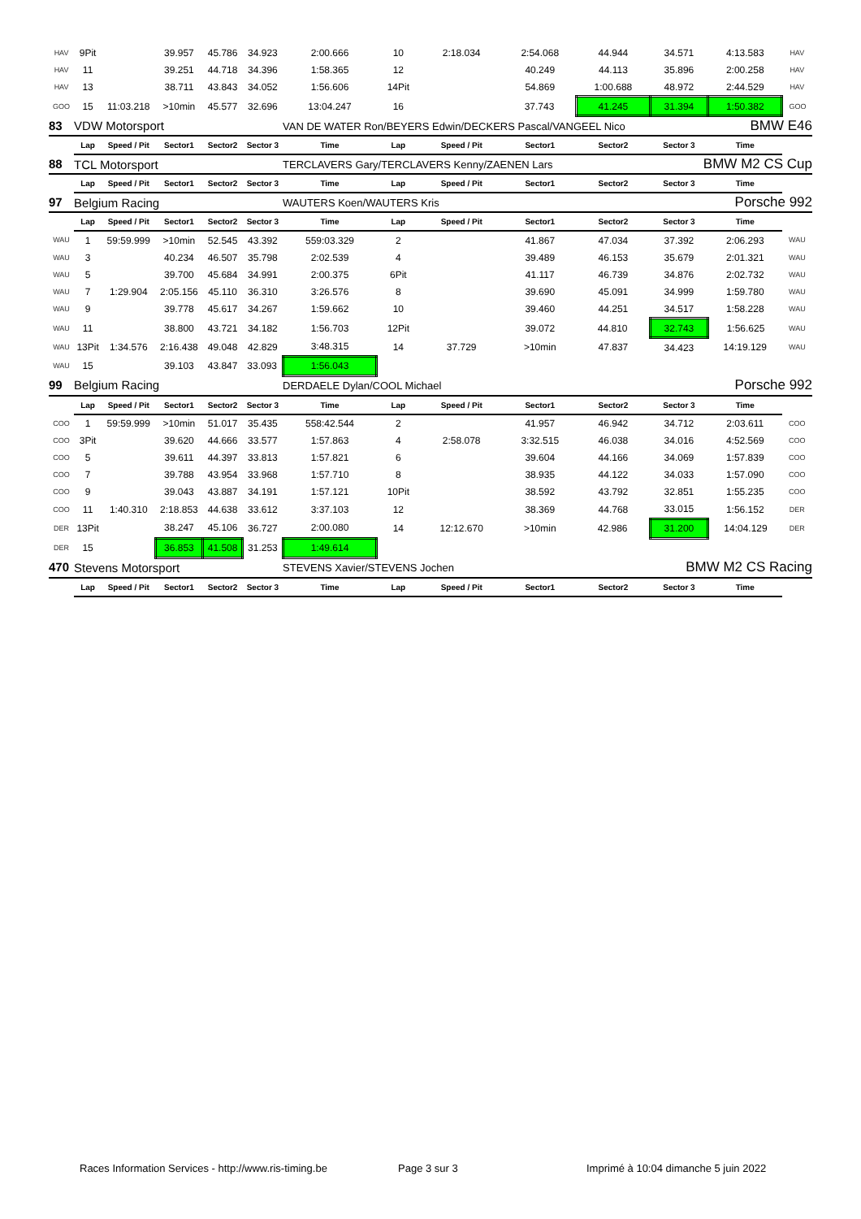| HAV | 9Pit | | 39.957 | 45.786 | 34.923 | 2:00.666 | 10 | 2:18.034 | 2:54.068 | 44.944 | 34.571 | 4:13.583 | HAV |
| HAV | 11 | | 39.251 | 44.718 | 34.396 | 1:58.365 | 12 | | 40.249 | 44.113 | 35.896 | 2:00.258 | HAV |
| HAV | 13 | | 38.711 | 43.843 | 34.052 | 1:56.606 | 14Pit | | 54.869 | 1:00.688 | 48.972 | 2:44.529 | HAV |
| GOO | 15 | 11:03.218 | >10min | 45.577 | 32.696 | 13:04.247 | 16 | | 37.743 | 41.245 | 31.394 | 1:50.382 | GOO |
| 83 | VDW Motorsport | | | | | VAN DE WATER Ron/BEYERS Edwin/DECKERS Pascal/VANGEEL Nico | | | | | | BMW E46 | |
| | Lap | Speed / Pit | Sector1 | Sector2 | Sector 3 | Time | Lap | Speed / Pit | Sector1 | Sector2 | Sector 3 | Time | |
| 88 | TCL Motorsport | | | | | TERCLAVERS Gary/TERCLAVERS Kenny/ZAENEN Lars | | | | | BMW M2 CS Cup | | |
| | Lap | Speed / Pit | Sector1 | Sector2 | Sector 3 | Time | Lap | Speed / Pit | Sector1 | Sector2 | Sector 3 | Time | |
| 97 | Belgium Racing | | | | | WAUTERS Koen/WAUTERS Kris | | | | | Porsche 992 | | |
| | Lap | Speed / Pit | Sector1 | Sector2 | Sector 3 | Time | Lap | Speed / Pit | Sector1 | Sector2 | Sector 3 | Time | |
| WAU | 1 | 59:59.999 | >10min | 52.545 | 43.392 | 559:03.329 | 2 | | 41.867 | 47.034 | 37.392 | 2:06.293 | WAU |
| WAU | 3 | | 40.234 | 46.507 | 35.798 | 2:02.539 | 4 | | 39.489 | 46.153 | 35.679 | 2:01.321 | WAU |
| WAU | 5 | | 39.700 | 45.684 | 34.991 | 2:00.375 | 6Pit | | 41.117 | 46.739 | 34.876 | 2:02.732 | WAU |
| WAU | 7 | 1:29.904 | 2:05.156 | 45.110 | 36.310 | 3:26.576 | 8 | | 39.690 | 45.091 | 34.999 | 1:59.780 | WAU |
| WAU | 9 | | 39.778 | 45.617 | 34.267 | 1:59.662 | 10 | | 39.460 | 44.251 | 34.517 | 1:58.228 | WAU |
| WAU | 11 | | 38.800 | 43.721 | 34.182 | 1:56.703 | 12Pit | | 39.072 | 44.810 | 32.743 | 1:56.625 | WAU |
| WAU | 13Pit | 1:34.576 | 2:16.438 | 49.048 | 42.829 | 3:48.315 | 14 | 37.729 | >10min | 47.837 | 34.423 | 14:19.129 | WAU |
| WAU | 15 | | 39.103 | 43.847 | 33.093 | 1:56.043 | | | | | | | |
| 99 | Belgium Racing | | | | | DERDAELE Dylan/COOL Michael | | | | | Porsche 992 | | |
| | Lap | Speed / Pit | Sector1 | Sector2 | Sector 3 | Time | Lap | Speed / Pit | Sector1 | Sector2 | Sector 3 | Time | |
| COO | 1 | 59:59.999 | >10min | 51.017 | 35.435 | 558:42.544 | 2 | | 41.957 | 46.942 | 34.712 | 2:03.611 | COO |
| COO | 3Pit | | 39.620 | 44.666 | 33.577 | 1:57.863 | 4 | 2:58.078 | 3:32.515 | 46.038 | 34.016 | 4:52.569 | COO |
| COO | 5 | | 39.611 | 44.397 | 33.813 | 1:57.821 | 6 | | 39.604 | 44.166 | 34.069 | 1:57.839 | COO |
| COO | 7 | | 39.788 | 43.954 | 33.968 | 1:57.710 | 8 | | 38.935 | 44.122 | 34.033 | 1:57.090 | COO |
| COO | 9 | | 39.043 | 43.887 | 34.191 | 1:57.121 | 10Pit | | 38.592 | 43.792 | 32.851 | 1:55.235 | COO |
| COO | 11 | 1:40.310 | 2:18.853 | 44.638 | 33.612 | 3:37.103 | 12 | | 38.369 | 44.768 | 33.015 | 1:56.152 | DER |
| DER | 13Pit | | 38.247 | 45.106 | 36.727 | 2:00.080 | 14 | 12:12.670 | >10min | 42.986 | 31.200 | 14:04.129 | DER |
| DER | 15 | | 36.853 | 41.508 | 31.253 | 1:49.614 | | | | | | | |
| 470 | Stevens Motorsport | | | | | STEVENS Xavier/STEVENS Jochen | | | | | BMW M2 CS Racing | | |
| | Lap | Speed / Pit | Sector1 | Sector2 | Sector 3 | Time | Lap | Speed / Pit | Sector1 | Sector2 | Sector 3 | Time | |
Races Information Services - http://www.ris-timing.be
Page 3 sur 3
Imprimé à 10:04 dimanche 5 juin 2022